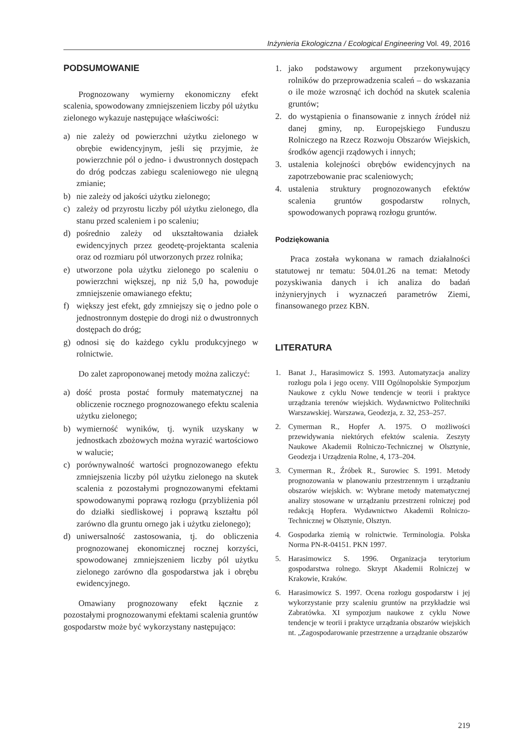Inżynieria Ekologiczna / Ecological Engineering Vol. 49, 2016
PODSUMOWANIE
Prognozowany wymierny ekonomiczny efekt scalenia, spowodowany zmniejszeniem liczby pól użytku zielonego wykazuje następujące właściwości:
a) nie zależy od powierzchni użytku zielonego w obrębie ewidencyjnym, jeśli się przyjmie, że powierzchnie pól o jedno- i dwustronnych dostępach do dróg podczas zabiegu scaleniowego nie ulegną zmianie;
b) nie zależy od jakości użytku zielonego;
c) zależy od przyrostu liczby pól użytku zielonego, dla stanu przed scaleniem i po scaleniu;
d) pośrednio zależy od ukształtowania działek ewidencyjnych przez geodetę-projektanta scalenia oraz od rozmiaru pól utworzonych przez rolnika;
e) utworzone pola użytku zielonego po scaleniu o powierzchni większej, np niż 5,0 ha, powoduje zmniejszenie omawianego efektu;
f) większy jest efekt, gdy zmniejszy się o jedno pole o jednostronnym dostępie do drogi niż o dwustronnych dostępach do dróg;
g) odnosi się do każdego cyklu produkcyjnego w rolnictwie.
Do zalet zaproponowanej metody można zaliczyć:
a) dość prosta postać formuły matematycznej na obliczenie rocznego prognozowanego efektu scalenia użytku zielonego;
b) wymierność wyników, tj. wynik uzyskany w jednostkach zbożowych można wyrazić wartościowo w walucie;
c) porównywalność wartości prognozowanego efektu zmniejszenia liczby pól użytku zielonego na skutek scalenia z pozostałymi prognozowanymi efektami spowodowanymi poprawą rozłogu (przybliżenia pól do działki siedliskowej i poprawą kształtu pól zarówno dla gruntu ornego jak i użytku zielonego);
d) uniwersalność zastosowania, tj. do obliczenia prognozowanej ekonomicznej rocznej korzyści, spowodowanej zmniejszeniem liczby pól użytku zielonego zarówno dla gospodarstwa jak i obrębu ewidencyjnego.
Omawiany prognozowany efekt łącznie z pozostałymi prognozowanymi efektami scalenia gruntów gospodarstw może być wykorzystany następująco:
1. jako podstawowy argument przekonywujący rolników do przeprowadzenia scaleń – do wskazania o ile może wzrosnąć ich dochód na skutek scalenia gruntów;
2. do wystąpienia o finansowanie z innych źródeł niż danej gminy, np. Europejskiego Funduszu Rolniczego na Rzecz Rozwoju Obszarów Wiejskich, środków agencji rządowych i innych;
3. ustalenia kolejności obrębów ewidencyjnych na zapotrzebowanie prac scaleniowych;
4. ustalenia struktury prognozowanych efektów scalenia gruntów gospodarstw rolnych, spowodowanych poprawą rozłogu gruntów.
Podziękowania
Praca została wykonana w ramach działalności statutowej nr tematu: 504.01.26 na temat: Metody pozyskiwania danych i ich analiza do badań inżynieryjnych i wyznaczeń parametrów Ziemi, finansowanego przez KBN.
LITERATURA
1. Banat J., Harasimowicz S. 1993. Automatyzacja analizy rozłogu pola i jego oceny. VIII Ogólnopolskie Sympozjum Naukowe z cyklu Nowe tendencje w teorii i praktyce urządzania terenów wiejskich. Wydawnictwo Politechniki Warszawskiej. Warszawa, Geodezja, z. 32, 253–257.
2. Cymerman R., Hopfer A. 1975. O możliwości przewidywania niektórych efektów scalenia. Zeszyty Naukowe Akademii Rolniczo-Technicznej w Olsztynie, Geodezja i Urządzenia Rolne, 4, 173–204.
3. Cymerman R., Źróbek R., Surowiec S. 1991. Metody prognozowania w planowaniu przestrzennym i urządzaniu obszarów wiejskich. w: Wybrane metody matematycznej analizy stosowane w urządzaniu przestrzeni rolniczej pod redakcją Hopfera. Wydawnictwo Akademii Rolniczo-Technicznej w Olsztynie, Olsztyn.
4. Gospodarka ziemią w rolnictwie. Terminologia. Polska Norma PN-R-04151. PKN 1997.
5. Harasimowicz S. 1996. Organizacja terytorium gospodarstwa rolnego. Skrypt Akademii Rolniczej w Krakowie, Kraków.
6. Harasimowicz S. 1997. Ocena rozłogu gospodarstw i jej wykorzystanie przy scaleniu gruntów na przykładzie wsi Zabratówka. XI sympozjum naukowe z cyklu Nowe tendencje w teorii i praktyce urządzania obszarów wiejskich nt. „Zagospodarowanie przestrzenne a urządzanie obszarów
219